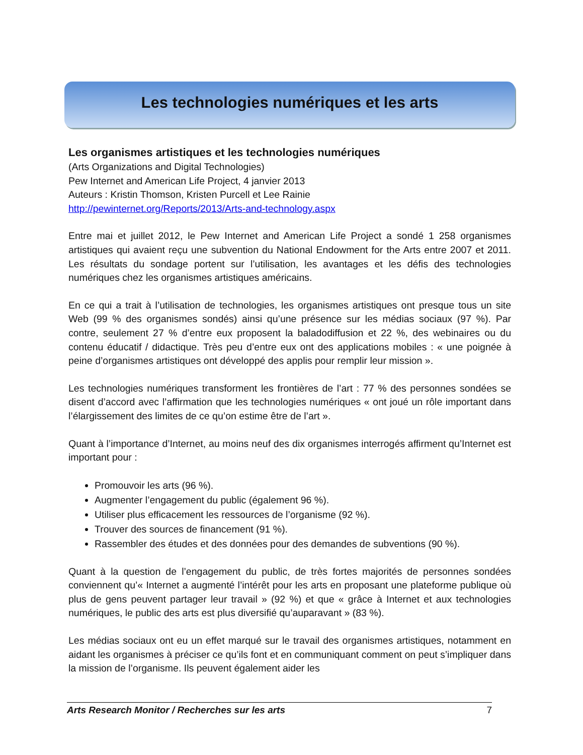Les technologies numériques et les arts
Les organismes artistiques et les technologies numériques
(Arts Organizations and Digital Technologies)
Pew Internet and American Life Project, 4 janvier 2013
Auteurs : Kristin Thomson, Kristen Purcell et Lee Rainie
http://pewinternet.org/Reports/2013/Arts-and-technology.aspx
Entre mai et juillet 2012, le Pew Internet and American Life Project a sondé 1 258 organismes artistiques qui avaient reçu une subvention du National Endowment for the Arts entre 2007 et 2011. Les résultats du sondage portent sur l’utilisation, les avantages et les défis des technologies numériques chez les organismes artistiques américains.
En ce qui a trait à l’utilisation de technologies, les organismes artistiques ont presque tous un site Web (99 % des organismes sondés) ainsi qu’une présence sur les médias sociaux (97 %). Par contre, seulement 27 % d’entre eux proposent la baladodiffusion et 22 %, des webinaires ou du contenu éducatif / didactique. Très peu d’entre eux ont des applications mobiles : « une poignée à peine d’organismes artistiques ont développé des applis pour remplir leur mission ».
Les technologies numériques transforment les frontières de l’art : 77 % des personnes sondées se disent d’accord avec l’affirmation que les technologies numériques « ont joué un rôle important dans l’élargissement des limites de ce qu’on estime être de l’art ».
Quant à l’importance d’Internet, au moins neuf des dix organismes interrogés affirment qu’Internet est important pour :
Promouvoir les arts (96 %).
Augmenter l’engagement du public (également 96 %).
Utiliser plus efficacement les ressources de l’organisme (92 %).
Trouver des sources de financement (91 %).
Rassembler des études et des données pour des demandes de subventions (90 %).
Quant à la question de l’engagement du public, de très fortes majorités de personnes sondées conviennent qu’« Internet a augmenté l’intérêt pour les arts en proposant une plateforme publique où plus de gens peuvent partager leur travail » (92 %) et que « grâce à Internet et aux technologies numériques, le public des arts est plus diversifié qu’auparavant » (83 %).
Les médias sociaux ont eu un effet marqué sur le travail des organismes artistiques, notamment en aidant les organismes à préciser ce qu’ils font et en communiquant comment on peut s’impliquer dans la mission de l’organisme. Ils peuvent également aider les
Arts Research Monitor / Recherches sur les arts 7